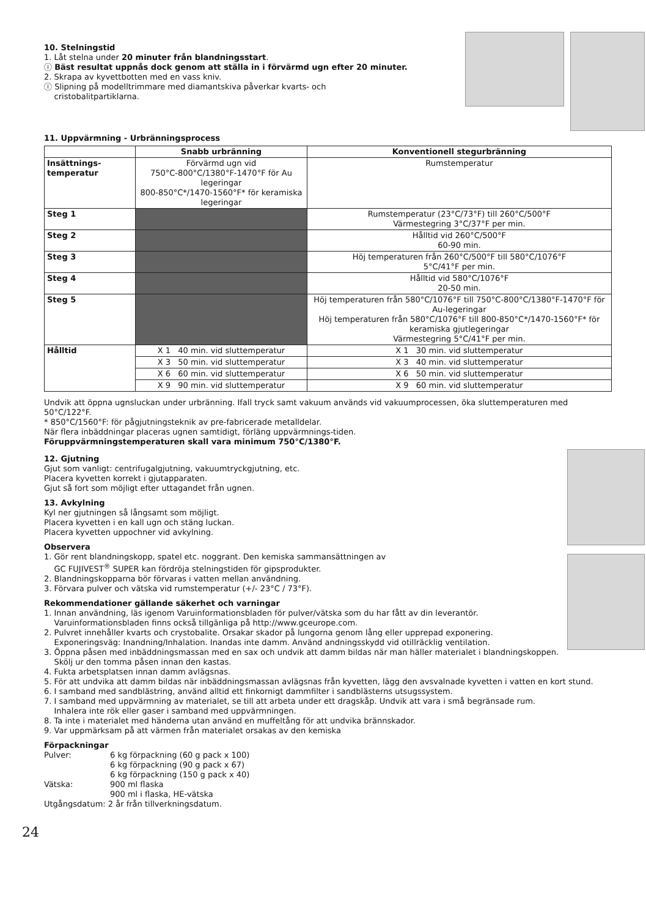10. Stelningstid
1. Låt stelna under 20 minuter från blandningsstart.
ⓘ Bäst resultat uppnås dock genom att ställa in i förvärmd ugn efter 20 minuter.
2. Skrapa av kyvettbotten med en vass kniv.
ⓘ Slipning på modelltrimmare med diamantskiva påverkar kvarts- och
cristobalitpartiklarna.
11. Uppvärmning - Urbränningsprocess
| | Snabb urbränning | Konventionell stegurbränning |
| --- | --- | --- |
| Insättnings- temperatur | Förvärmd ugn vid 750°C-800°C/1380°F-1470°F för Au legeringar 800-850°C*/1470-1560°F* för keramiska legeringar | Rumstemperatur |
| Steg 1 | | Rumstemperatur (23°C/73°F) till 260°C/500°F Värmestegring 3°C/37°F per min. |
| Steg 2 | | Hålltid vid 260°C/500°F 60-90 min. |
| Steg 3 | | Höj temperaturen från 260°C/500°F till 580°C/1076°F 5°C/41°F per min. |
| Steg 4 | | Hålltid vid 580°C/1076°F 20-50 min. |
| Steg 5 | | Höj temperaturen från 580°C/1076°F till 750°C-800°C/1380°F-1470°F för Au-legeringar Höj temperaturen från 580°C/1076°F till 800-850°C*/1470-1560°F* för keramiska gjutlegeringar Värmestegring 5°C/41°F per min. |
| Hålltid | X 1 40 min. vid sluttemperatur | X 1 30 min. vid sluttemperatur |
| | X 3 50 min. vid sluttemperatur | X 3 40 min. vid sluttemperatur |
| | X 6 60 min. vid sluttemperatur | X 6 50 min. vid sluttemperatur |
| | X 9 90 min. vid sluttemperatur | X 9 60 min. vid sluttemperatur |
Undvik att öppna ugnsluckan under urbränning. Ifall tryck samt vakuum används vid vakuumprocessen, öka sluttemperaturen med 50°C/122°F.
* 850°C/1560°F: för pågjutningsteknik av pre-fabricerade metalldelar.
När flera inbäddningar placeras ugnen samtidigt, förläng uppvärmnings-tiden.
Föruppvärmningstemperaturen skall vara minimum 750°C/1380°F.
12. Gjutning
Gjut som vanligt: centrifugalgjutning, vakuumtryckgjutning, etc.
Placera kyvetten korrekt i gjutapparaten.
Gjut så fort som möjligt efter uttagandet från ugnen.
13. Avkylning
Kyl ner gjutningen så långsamt som möjligt.
Placera kyvetten i en kall ugn och stäng luckan.
Placera kyvetten uppochner vid avkylning.
Observera
1. Gör rent blandningskopp, spatel etc. noggrant. Den kemiska sammansättningen av
GC FUJIVEST<sup>®</sup> SUPER kan fördröja stelningstiden för gipsprodukter.
2. Blandningskopparna bör förvaras i vatten mellan användning.
3. Förvara pulver och vätska vid rumstemperatur (+/- 23°C / 73°F).
Rekommendationer gällande säkerhet och varningar
1. Innan användning, läs igenom Varuinformationsbladen för pulver/vätska som du har fått av din leverantör.
Varuinformationsbladen finns också tillgänliga på http://www.gceurope.com.
2. Pulvret innehåller kvarts och crystobalite. Orsakar skador på lungorna genom lång eller upprepad exponering.
Exponeringsväg: Inandning/Inhalation. Inandas inte damm. Använd andningsskydd vid otillräcklig ventilation.
3. Öppna påsen med inbäddningsmassan med en sax och undvik att damm bildas när man häller materialet i blandningskoppen.
Skölj ur den tomma påsen innan den kastas.
4. Fukta arbetsplatsen innan damm avlägsnas.
5. För att undvika att damm bildas när inbäddningsmassan avlägsnas från kyvetten, lägg den avsvalnade kyvetten i vatten en kort stund.
6. I samband med sandblästring, använd alltid ett finkornigt dammfilter i sandblästerns utsugssystem.
7. I samband med uppvärmning av materialet, se till att arbeta under ett dragskåp. Undvik att vara i små begränsade rum.
Inhalera inte rök eller gaser i samband med uppvärmningen.
8. Ta inte i materialet med händerna utan använd en muffeltång för att undvika brännskador.
9. Var uppmärksam på att värmen från materialet orsakas av den kemiska
Förpackningar
| Pulver: | 6 kg förpackning (60 g pack x 100) |
| | 6 kg förpackning (90 g pack x 67) |
| | 6 kg förpackning (150 g pack x 40) |
| Vätska: | 900 ml flaska |
| | 900 ml i flaska, HE-vätska |
Utgångsdatum: 2 år från tillverkningsdatum.
24